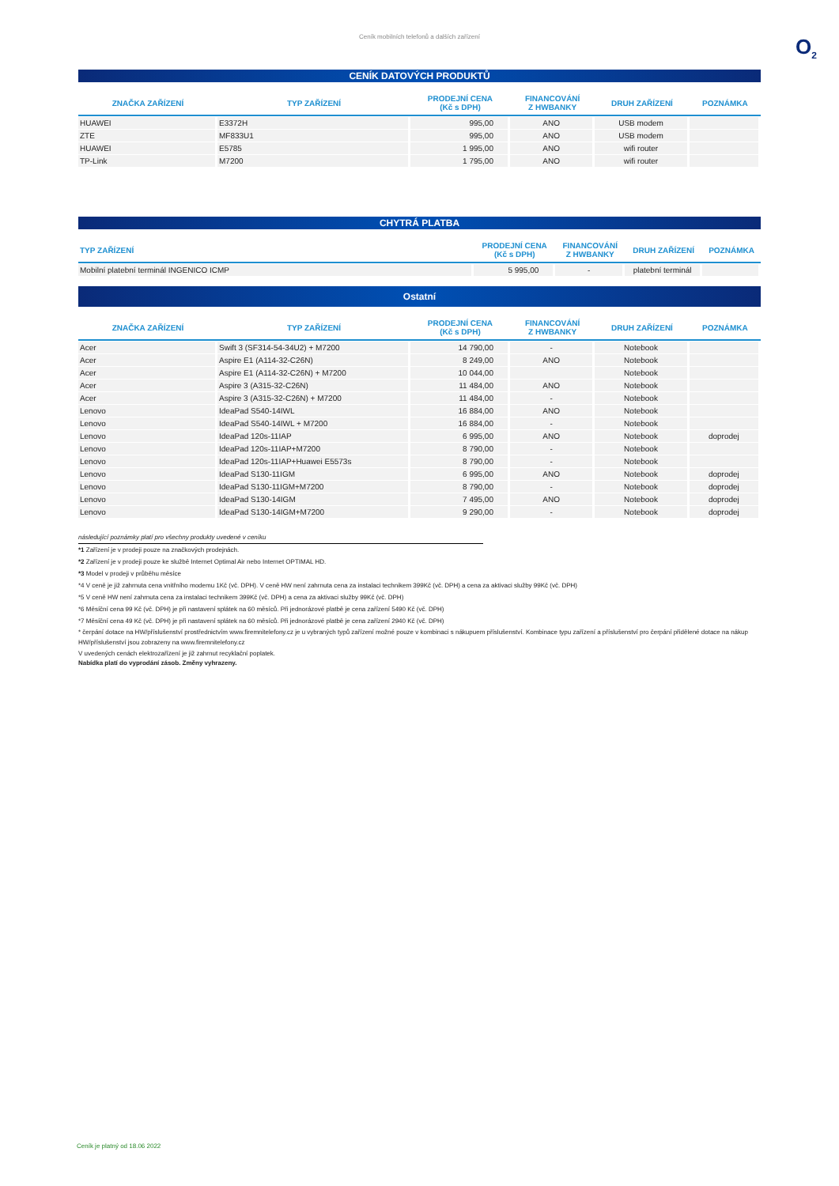Ceník mobilních telefonů a dalších zařízení
O<sub>2</sub>
CENÍK DATOVÝCH PRODUKTŮ
| ZNAČKA ZAŘÍZENÍ | TYP ZAŘÍZENÍ | PRODEJNÍ CENA (Kč s DPH) | FINANCOVÁNÍ Z HWBANKY | DRUH ZAŘÍZENÍ | POZNÁMKA |
| --- | --- | --- | --- | --- | --- |
| HUAWEI | E3372H | 995,00 | ANO | USB modem | |
| ZTE | MF833U1 | 995,00 | ANO | USB modem | |
| HUAWEI | E5785 | 1 995,00 | ANO | wifi router | |
| TP-Link | M7200 | 1 795,00 | ANO | wifi router | |
CHYTRÁ PLATBA
| TYP ZAŘÍZENÍ | PRODEJNÍ CENA (Kč s DPH) | FINANCOVÁNÍ Z HWBANKY | DRUH ZAŘÍZENÍ | POZNÁMKA |
| --- | --- | --- | --- | --- |
| Mobilní platební terminál INGENICO ICMP | 5 995,00 | - | platební terminál | |
Ostatní
| ZNAČKA ZAŘÍZENÍ | TYP ZAŘÍZENÍ | PRODEJNÍ CENA (Kč s DPH) | FINANCOVÁNÍ Z HWBANKY | DRUH ZAŘÍZENÍ | POZNÁMKA |
| --- | --- | --- | --- | --- | --- |
| Acer | Swift 3 (SF314-54-34U2) + M7200 | 14 790,00 | - | Notebook | |
| Acer | Aspire E1 (A114-32-C26N) | 8 249,00 | ANO | Notebook | |
| Acer | Aspire E1 (A114-32-C26N) + M7200 | 10 044,00 | | Notebook | |
| Acer | Aspire 3 (A315-32-C26N) | 11 484,00 | ANO | Notebook | |
| Acer | Aspire 3 (A315-32-C26N) + M7200 | 11 484,00 | - | Notebook | |
| Lenovo | IdeaPad S540-14IWL | 16 884,00 | ANO | Notebook | |
| Lenovo | IdeaPad S540-14IWL + M7200 | 16 884,00 | - | Notebook | |
| Lenovo | IdeaPad 120s-11IAP | 6 995,00 | ANO | Notebook | doprodej |
| Lenovo | IdeaPad 120s-11IAP+M7200 | 8 790,00 | - | Notebook | |
| Lenovo | IdeaPad 120s-11IAP+Huawei E5573s | 8 790,00 | - | Notebook | |
| Lenovo | IdeaPad S130-11IGM | 6 995,00 | ANO | Notebook | doprodej |
| Lenovo | IdeaPad S130-11IGM+M7200 | 8 790,00 | - | Notebook | doprodej |
| Lenovo | IdeaPad S130-14IGM | 7 495,00 | ANO | Notebook | doprodej |
| Lenovo | IdeaPad S130-14IGM+M7200 | 9 290,00 | - | Notebook | doprodej |
následující poznámky platí pro všechny produkty uvedené v ceníku
*1 Zařízení je v prodeji pouze na značkových prodejnách.
*2 Zařízení je v prodeji pouze ke službě Internet Optimal Air nebo Internet OPTIMAL HD.
*3 Model v prodeji v průběhu měsíce
*4 V ceně je již zahrnuta cena vnitřního modemu 1Kč (vč. DPH). V ceně HW není zahrnuta cena za instalaci technikem 399Kč (vč. DPH) a cena za aktivaci služby 99Kč (vč. DPH)
*5 V ceně HW není zahrnuta cena za instalaci technikem 399Kč (vč. DPH) a cena za aktivaci služby 99Kč (vč. DPH)
*6 Měsíční cena 99 Kč (vč. DPH) je při nastavení splátek na 60 měsíců. Při jednorázové platbě je cena zařízení 5490 Kč (vč. DPH)
*7 Měsíční cena 49 Kč (vč. DPH) je při nastavení splátek na 60 měsíců. Při jednorázové platbě je cena zařízení 2940 Kč (vč. DPH)
* čerpání dotace na HW/příslušenství prostřednictvím www.firemnitelefony.cz je u vybraných typů zařízení možné pouze v kombinaci s nákupuem příslušenství. Kombinace typu zařízení a příslušenství pro čerpání přidělené dotace na nákup HW/příslušenství jsou zobrazeny na www.firemnitelefony.cz
V uvedených cenách elektrozařízení je již zahrnut recyklační poplatek.
Nabídka platí do vyprodání zásob. Změny vyhrazeny.
Ceník je platný od 18.06 2022